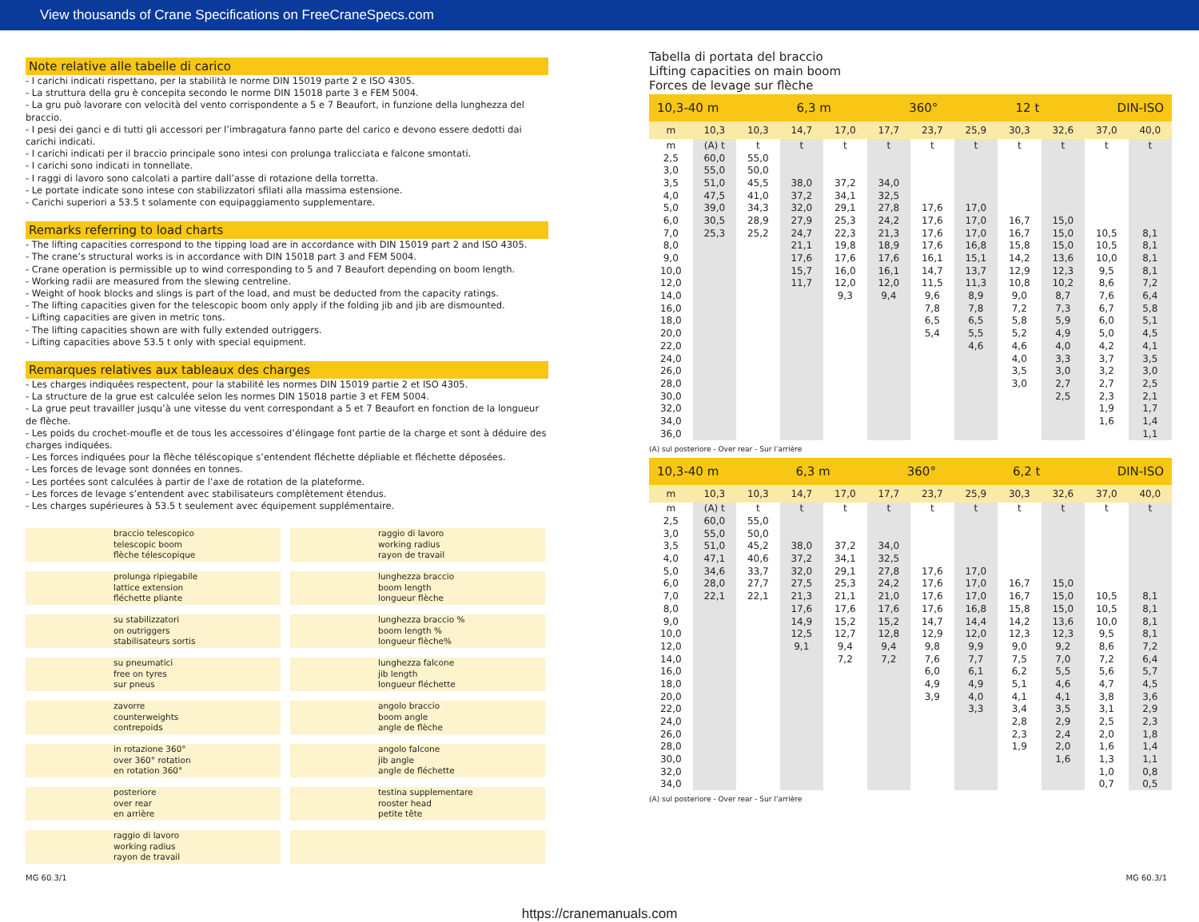View thousands of Crane Specifications on FreeCraneSpecs.com
Note relative alle tabelle di carico
- I carichi indicati rispettano, per la stabilità le norme DIN 15019 parte 2 e ISO 4305.
- La struttura della gru è concepita secondo le norme DIN 15018 parte 3 e FEM 5004.
- La gru può lavorare con velocità del vento corrispondente a 5 e 7 Beaufort, in funzione della lunghezza del braccio.
- I pesi dei ganci e di tutti gli accessori per l’imbragatura fanno parte del carico e devono essere dedotti dai carichi indicati.
- I carichi indicati per il braccio principale sono intesi con prolunga tralicciata e falcone smontati.
- I carichi sono indicati in tonnellate.
- I raggi di lavoro sono calcolati a partire dall’asse di rotazione della torretta.
- Le portate indicate sono intese con stabilizzatori sfilati alla massima estensione.
- Carichi superiori a 53.5 t solamente con equipaggiamento supplementare.
Remarks referring to load charts
- The lifting capacities correspond to the tipping load are in accordance with DIN 15019 part 2 and ISO 4305.
- The crane’s structural works is in accordance with DIN 15018 part 3 and FEM 5004.
- Crane operation is permissible up to wind corresponding to 5 and 7 Beaufort depending on boom length.
- Working radii are measured from the slewing centreline.
- Weight of hook blocks and slings is part of the load, and must be deducted from the capacity ratings.
- The lifting capacities given for the telescopic boom only apply if the folding jib and jib are dismounted.
- Lifting capacities are given in metric tons.
- The lifting capacities shown are with fully extended outriggers.
- Lifting capacities above 53.5 t only with special equipment.
Remarques relatives aux tableaux des charges
- Les charges indiquées respectent, pour la stabilité les normes DIN 15019 partie 2 et ISO 4305.
- La structure de la grue est calculée selon les normes DIN 15018 partie 3 et FEM 5004.
- La grue peut travailler jusqu’à une vitesse du vent correspondant a 5 et 7 Beaufort en fonction de la longueur de flèche.
- Les poids du crochet-moufle et de tous les accessoires d’élingage font partie de la charge et sont à déduire des charges indiquées.
- Les forces indiquées pour la flèche téléscopique s’entendent fléchette dépliable et fléchette déposées.
- Les forces de levage sont données en tonnes.
- Les portées sont calculées à partir de l’axe de rotation de la plateforme.
- Les forces de levage s’entendent avec stabilisateurs complètement étendus.
- Les charges supérieures à 53.5 t seulement avec équipement supplémentaire.
braccio telescopico
telescopic boom
flèche télescopique
raggio di lavoro
working radius
rayon de travail
prolunga ripiegabile
lattice extension
fléchette pliante
lunghezza braccio
boom length
longueur flèche
su stabilizzatori
on outriggers
stabilisateurs sortis
lunghezza braccio %
boom length %
longueur flèche%
su pneumatici
free on tyres
sur pneus
lunghezza falcone
jib length
longueur fléchette
zavorre
counterweights
contrepoids
angolo braccio
boom angle
angle de flèche
in rotazione 360°
over 360° rotation
en rotation 360°
angolo falcone
jib angle
angle de fléchette
posteriore
over rear
en arrière
testina supplementare
rooster head
petite tête
raggio di lavoro
working radius
rayon de travail
Tabella di portata del braccio
Lifting capacities on main boom
Forces de levage sur flèche
10,3-40 m 6,3 m 360° 12 t DIN-ISO
| m | 10,3 | 10,3 | 14,7 | 17,0 | 17,7 | 23,7 | 25,9 | 30,3 | 32,6 | 37,0 | 40,0 |
| --- | --- | --- | --- | --- | --- | --- | --- | --- | --- | --- | --- |
| m | (A) t | t | t | t | t | t | t | t | t | t | t |
| 2,5 | 60,0 | 55,0 | | | | | | | | | |
| 3,0 | 55,0 | 50,0 | | | | | | | | | |
| 3,5 | 51,0 | 45,5 | 38,0 | 37,2 | 34,0 | | | | | | |
| 4,0 | 47,5 | 41,0 | 37,2 | 34,1 | 32,5 | | | | | | |
| 5,0 | 39,0 | 34,3 | 32,0 | 29,1 | 27,8 | 17,6 | 17,0 | | | | |
| 6,0 | 30,5 | 28,9 | 27,9 | 25,3 | 24,2 | 17,6 | 17,0 | 16,7 | 15,0 | | |
| 7,0 | 25,3 | 25,2 | 24,7 | 22,3 | 21,3 | 17,6 | 17,0 | 16,7 | 15,0 | 10,5 | 8,1 |
| 8,0 | | | 21,1 | 19,8 | 18,9 | 17,6 | 16,8 | 15,8 | 15,0 | 10,5 | 8,1 |
| 9,0 | | | 17,6 | 17,6 | 17,6 | 16,1 | 15,1 | 14,2 | 13,6 | 10,0 | 8,1 |
| 10,0 | | | 15,7 | 16,0 | 16,1 | 14,7 | 13,7 | 12,9 | 12,3 | 9,5 | 8,1 |
| 12,0 | | | 11,7 | 12,0 | 12,0 | 11,5 | 11,3 | 10,8 | 10,2 | 8,6 | 7,2 |
| 14,0 | | | | 9,3 | 9,4 | 9,6 | 8,9 | 9,0 | 8,7 | 7,6 | 6,4 |
| 16,0 | | | | | | 7,8 | 7,8 | 7,2 | 7,3 | 6,7 | 5,8 |
| 18,0 | | | | | | 6,5 | 6,5 | 5,8 | 5,9 | 6,0 | 5,1 |
| 20,0 | | | | | | 5,4 | 5,5 | 5,2 | 4,9 | 5,0 | 4,5 |
| 22,0 | | | | | | | 4,6 | 4,6 | 4,0 | 4,2 | 4,1 |
| 24,0 | | | | | | | | 4,0 | 3,3 | 3,7 | 3,5 |
| 26,0 | | | | | | | | 3,5 | 3,0 | 3,2 | 3,0 |
| 28,0 | | | | | | | | 3,0 | 2,7 | 2,7 | 2,5 |
| 30,0 | | | | | | | | | 2,5 | 2,3 | 2,1 |
| 32,0 | | | | | | | | | | 1,9 | 1,7 |
| 34,0 | | | | | | | | | | 1,6 | 1,4 |
| 36,0 | | | | | | | | | | | 1,1 |
(A) sul posteriore - Over rear - Sur l’arrière
10,3-40 m 6,3 m 360° 6,2 t DIN-ISO
| m | 10,3 | 10,3 | 14,7 | 17,0 | 17,7 | 23,7 | 25,9 | 30,3 | 32,6 | 37,0 | 40,0 |
| --- | --- | --- | --- | --- | --- | --- | --- | --- | --- | --- | --- |
| m | (A) t | t | t | t | t | t | t | t | t | t | t |
| 2,5 | 60,0 | 55,0 | | | | | | | | | |
| 3,0 | 55,0 | 50,0 | | | | | | | | | |
| 3,5 | 51,0 | 45,2 | 38,0 | 37,2 | 34,0 | | | | | | |
| 4,0 | 47,1 | 40,6 | 37,2 | 34,1 | 32,5 | | | | | | |
| 5,0 | 34,6 | 33,7 | 32,0 | 29,1 | 27,8 | 17,6 | 17,0 | | | | |
| 6,0 | 28,0 | 27,7 | 27,5 | 25,3 | 24,2 | 17,6 | 17,0 | 16,7 | 15,0 | | |
| 7,0 | 22,1 | 22,1 | 21,3 | 21,1 | 21,0 | 17,6 | 17,0 | 16,7 | 15,0 | 10,5 | 8,1 |
| 8,0 | | | 17,6 | 17,6 | 17,6 | 17,6 | 16,8 | 15,8 | 15,0 | 10,5 | 8,1 |
| 9,0 | | | 14,9 | 15,2 | 15,2 | 14,7 | 14,4 | 14,2 | 13,6 | 10,0 | 8,1 |
| 10,0 | | | 12,5 | 12,7 | 12,8 | 12,9 | 12,0 | 12,3 | 12,3 | 9,5 | 8,1 |
| 12,0 | | | 9,1 | 9,4 | 9,4 | 9,8 | 9,9 | 9,0 | 9,2 | 8,6 | 7,2 |
| 14,0 | | | | 7,2 | 7,2 | 7,6 | 7,7 | 7,5 | 7,0 | 7,2 | 6,4 |
| 16,0 | | | | | | 6,0 | 6,1 | 6,2 | 5,5 | 5,6 | 5,7 |
| 18,0 | | | | | | 4,9 | 4,9 | 5,1 | 4,6 | 4,7 | 4,5 |
| 20,0 | | | | | | 3,9 | 4,0 | 4,1 | 4,1 | 3,8 | 3,6 |
| 22,0 | | | | | | | 3,3 | 3,4 | 3,5 | 3,1 | 2,9 |
| 24,0 | | | | | | | | 2,8 | 2,9 | 2,5 | 2,3 |
| 26,0 | | | | | | | | 2,3 | 2,4 | 2,0 | 1,8 |
| 28,0 | | | | | | | | 1,9 | 2,0 | 1,6 | 1,4 |
| 30,0 | | | | | | | | | 1,6 | 1,3 | 1,1 |
| 32,0 | | | | | | | | | | 1,0 | 0,8 |
| 34,0 | | | | | | | | | | 0,7 | 0,5 |
(A) sul posteriore - Over rear - Sur l’arrière
MG 60.3/1 MG 60.3/1
https://cranemanuals.com